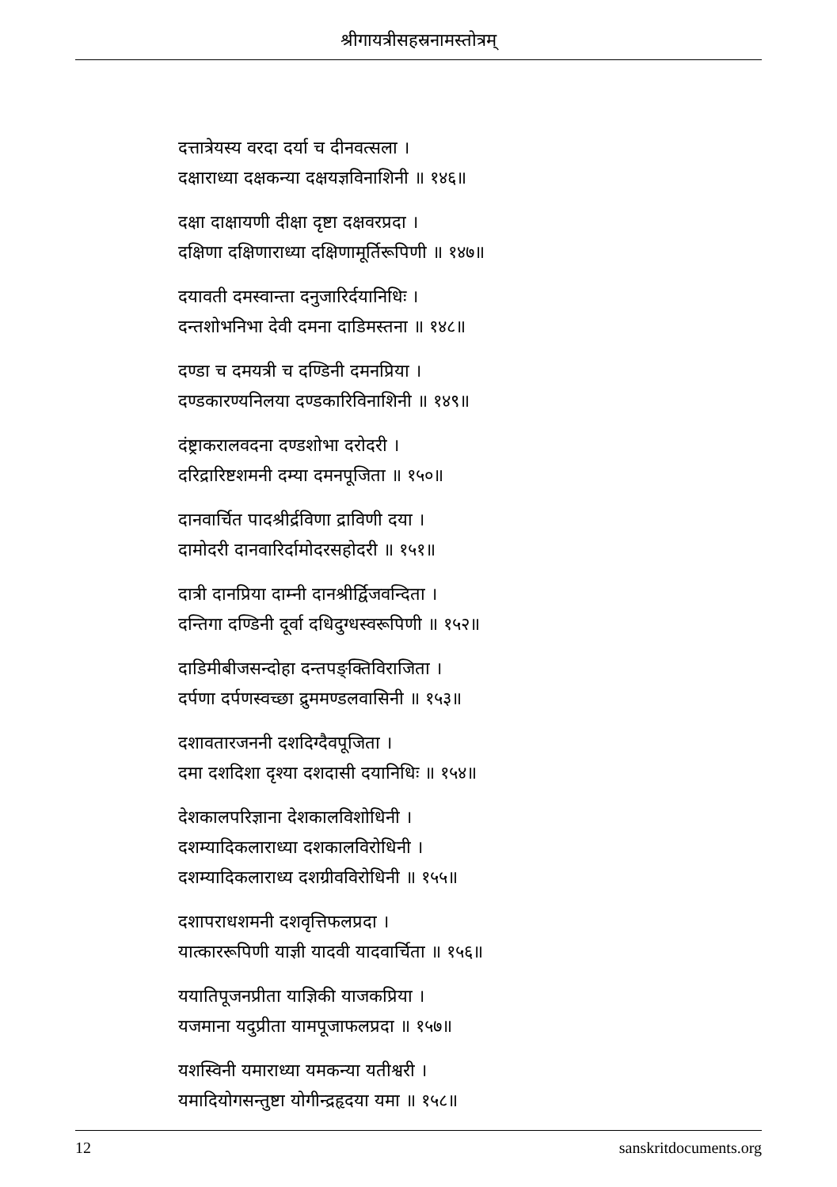श्रीगायत्रीसहस्रनामस्तोत्रम्
दत्तात्रेयस्य वरदा दर्या च दीनवत्सला ।
दक्षाराध्या दक्षकन्या दक्षयज्ञविनाशिनी ॥ १४६॥
दक्षा दाक्षायणी दीक्षा दृष्टा दक्षवरप्रदा ।
दक्षिणा दक्षिणाराध्या दक्षिणामूर्तिरूपिणी ॥ १४७॥
दयावती दमस्वान्ता दनुजारिर्दयानिधिः ।
दन्तशोभनिभा देवी दमना दाडिमस्तना ॥ १४८॥
दण्डा च दमयत्री च दण्डिनी दमनप्रिया ।
दण्डकारण्यनिलया दण्डकारिविनाशिनी ॥ १४९॥
दंष्ट्राकरालवदना दण्डशोभा दरोदरी ।
दरिद्रारिष्टशमनी दम्या दमनपूजिता ॥ १५०॥
दानवार्चित पादश्रीर्द्रविणा द्राविणी दया ।
दामोदरी दानवारिर्दामोदरसहोदरी ॥ १५१॥
दात्री दानप्रिया दाम्नी दानश्रीर्द्विजवन्दिता ।
दन्तिगा दण्डिनी दूर्वा दधिदुग्धस्वरूपिणी ॥ १५२॥
दाडिमीबीजसन्दोहा दन्तपङ्क्तिविराजिता ।
दर्पणा दर्पणस्वच्छा द्रुममण्डलवासिनी ॥ १५३॥
दशावतारजननी दशदिग्दैवपूजिता ।
दमा दशदिशा दृश्या दशदासी दयानिधिः ॥ १५४॥
देशकालपरिज्ञाना देशकालविशोधिनी ।
दशम्यादिकलाराध्या दशकालविरोधिनी ।
दशम्यादिकलाराध्य दशग्रीवविरोधिनी ॥ १५५॥
दशापराधशमनी दशवृत्तिफलप्रदा ।
यात्काररूपिणी याज्ञी यादवी यादवार्चिता ॥ १५६॥
ययातिपूजनप्रीता याज्ञिकी याजकप्रिया ।
यजमाना यदुप्रीता यामपूजाफलप्रदा ॥ १५७॥
यशस्विनी यमाराध्या यमकन्या यतीश्वरी ।
यमादियोगसन्तुष्टा योगीन्द्रहृदया यमा ॥ १५८॥
12 sanskritdocuments.org